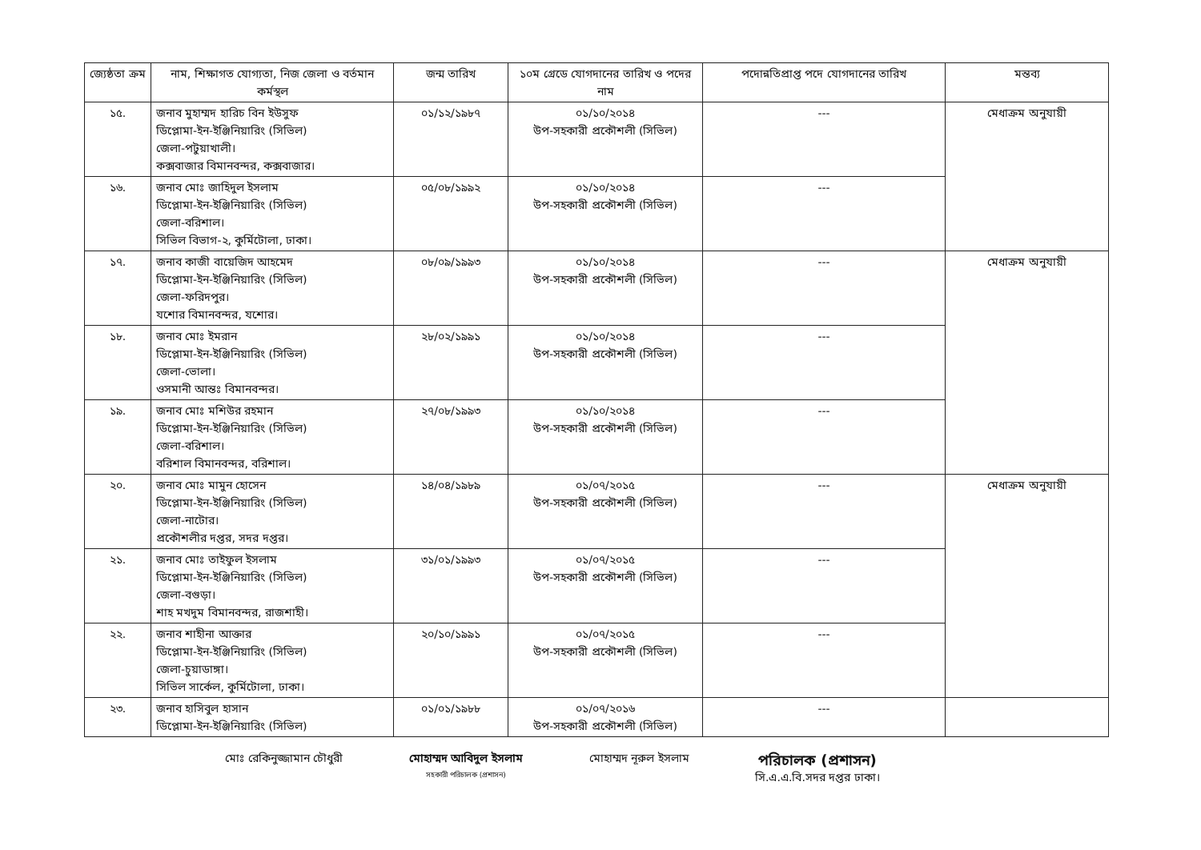| জ্যেষ্ঠতা ক্রম | নাম, শিক্ষাগত যোগ্যতা, নিজ জেলা ও বর্তমান কর্মস্থল | জন্ম তারিখ | ১০ম গ্রেডে যোগদানের তারিখ ও পদের নাম | পদোন্নতিপ্রাপ্ত পদে যোগদানের তারিখ | মন্তব্য |
| --- | --- | --- | --- | --- | --- |
| ১৫. | জনাব মুহাম্মদ হারিচ বিন ইউসুফ ডিপ্লোমা-ইন-ইঞ্জিনিয়ারিং (সিভিল) জেলা-পটুয়াখালী। কক্সবাজার বিমানবন্দর, কক্সবাজার। | ০১/১২/১৯৮৭ | ০১/১০/২০১৪ উপ-সহকারী প্রকৌশলী (সিভিল) | --- | মেধাক্রম অনুযায়ী |
| ১৬. | জনাব মোঃ জাহিদুল ইসলাম ডিপ্লোমা-ইন-ইঞ্জিনিয়ারিং (সিভিল) জেলা-বরিশাল। সিভিল বিভাগ-২, কুর্মিটোলা, ঢাকা। | ০৫/০৮/১৯৯২ | ০১/১০/২০১৪ উপ-সহকারী প্রকৌশলী (সিভিল) | --- | |
| ১৭. | জনাব কাজী বায়েজিদ আহমেদ ডিপ্লোমা-ইন-ইঞ্জিনিয়ারিং (সিভিল) জেলা-ফরিদপুর। যশোর বিমানবন্দর, যশোর। | ০৮/০৯/১৯৯৩ | ০১/১০/২০১৪ উপ-সহকারী প্রকৌশলী (সিভিল) | --- | মেধাক্রম অনুযায়ী |
| ১৮. | জনাব মোঃ ইমরান ডিপ্লোমা-ইন-ইঞ্জিনিয়ারিং (সিভিল) জেলা-ভোলা। ওসমানী আন্তঃ বিমানবন্দর। | ২৮/০২/১৯৯১ | ০১/১০/২০১৪ উপ-সহকারী প্রকৌশলী (সিভিল) | --- | |
| ১৯. | জনাব মোঃ মশিউর রহমান ডিপ্লোমা-ইন-ইঞ্জিনিয়ারিং (সিভিল) জেলা-বরিশাল। বরিশাল বিমানবন্দর, বরিশাল। | ২৭/০৮/১৯৯৩ | ০১/১০/২০১৪ উপ-সহকারী প্রকৌশলী (সিভিল) | --- | |
| ২০. | জনাব মোঃ মামুন হোসেন ডিপ্লোমা-ইন-ইঞ্জিনিয়ারিং (সিভিল) জেলা-নাটোর। প্রকৌশলীর দপ্তর, সদর দপ্তর। | ১৪/০৪/১৯৮৯ | ০১/০৭/২০১৫ উপ-সহকারী প্রকৌশলী (সিভিল) | --- | মেধাক্রম অনুযায়ী |
| ২১. | জনাব মোঃ তাইফুল ইসলাম ডিপ্লোমা-ইন-ইঞ্জিনিয়ারিং (সিভিল) জেলা-বগুড়া। শাহ মখদুম বিমানবন্দর, রাজশাহী। | ৩১/০১/১৯৯৩ | ০১/০৭/২০১৫ উপ-সহকারী প্রকৌশলী (সিভিল) | --- | |
| ২২. | জনাব শাহীনা আক্তার ডিপ্লোমা-ইন-ইঞ্জিনিয়ারিং (সিভিল) জেলা-চুয়াডাঙ্গা। সিভিল সার্কেল, কুর্মিটোলা, ঢাকা। | ২০/১০/১৯৯১ | ০১/০৭/২০১৫ উপ-সহকারী প্রকৌশলী (সিভিল) | --- | |
| ২৩. | জনাব হাসিবুল হাসান ডিপ্লোমা-ইন-ইঞ্জিনিয়ারিং (সিভিল) | ০১/০১/১৯৮৮ | ০১/০৭/২০১৬ উপ-সহকারী প্রকৌশলী (সিভিল) | --- | |
মোঃ রেকিনুজ্জামান চৌধুরী মোহাম্মদ আবিদুল ইসলাম
সহকারী পরিচালক (প্রশাসন)
মোহাম্মদ নূরুল ইসলাম
পরিচালক (প্রশাসন)
সি.এ.এ.বি.সদর দপ্তর ঢাকা।